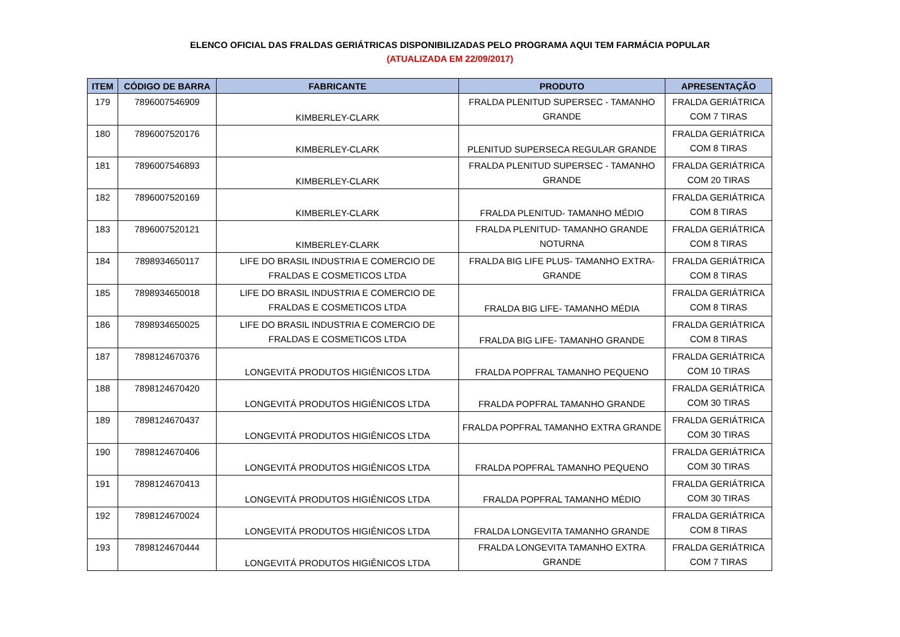ELENCO OFICIAL DAS FRALDAS GERIÁTRICAS DISPONIBILIZADAS PELO PROGRAMA AQUI TEM FARMÁCIA POPULAR
(ATUALIZADA EM 22/09/2017)
| ITEM | CÓDIGO DE BARRA | FABRICANTE | PRODUTO | APRESENTAÇÃO |
| --- | --- | --- | --- | --- |
| 179 | 7896007546909 | KIMBERLEY-CLARK | FRALDA PLENITUD SUPERSEC - TAMANHO GRANDE | FRALDA GERIÁTRICA COM 7 TIRAS |
| 180 | 7896007520176 | KIMBERLEY-CLARK | PLENITUD SUPERSECA REGULAR GRANDE | FRALDA GERIÁTRICA COM 8 TIRAS |
| 181 | 7896007546893 | KIMBERLEY-CLARK | FRALDA PLENITUD SUPERSEC - TAMANHO GRANDE | FRALDA GERIÁTRICA COM 20 TIRAS |
| 182 | 7896007520169 | KIMBERLEY-CLARK | FRALDA PLENITUD- TAMANHO MÉDIO | FRALDA GERIÁTRICA COM 8 TIRAS |
| 183 | 7896007520121 | KIMBERLEY-CLARK | FRALDA PLENITUD- TAMANHO GRANDE NOTURNA | FRALDA GERIÁTRICA COM 8 TIRAS |
| 184 | 7898934650117 | LIFE DO BRASIL INDUSTRIA E COMERCIO DE FRALDAS E COSMETICOS LTDA | FRALDA BIG LIFE PLUS- TAMANHO EXTRA-GRANDE | FRALDA GERIÁTRICA COM 8 TIRAS |
| 185 | 7898934650018 | LIFE DO BRASIL INDUSTRIA E COMERCIO DE FRALDAS E COSMETICOS LTDA | FRALDA BIG LIFE- TAMANHO MÉDIA | FRALDA GERIÁTRICA COM 8 TIRAS |
| 186 | 7898934650025 | LIFE DO BRASIL INDUSTRIA E COMERCIO DE FRALDAS E COSMETICOS LTDA | FRALDA BIG LIFE- TAMANHO GRANDE | FRALDA GERIÁTRICA COM 8 TIRAS |
| 187 | 7898124670376 | LONGEVITÁ PRODUTOS HIGIÊNICOS LTDA | FRALDA POPFRAL TAMANHO PEQUENO | FRALDA GERIÁTRICA COM 10 TIRAS |
| 188 | 7898124670420 | LONGEVITÁ PRODUTOS HIGIÊNICOS LTDA | FRALDA POPFRAL TAMANHO GRANDE | FRALDA GERIÁTRICA COM 30 TIRAS |
| 189 | 7898124670437 | LONGEVITÁ PRODUTOS HIGIÊNICOS LTDA | FRALDA POPFRAL TAMANHO EXTRA GRANDE | FRALDA GERIÁTRICA COM 30 TIRAS |
| 190 | 7898124670406 | LONGEVITÁ PRODUTOS HIGIÊNICOS LTDA | FRALDA POPFRAL TAMANHO PEQUENO | FRALDA GERIÁTRICA COM 30 TIRAS |
| 191 | 7898124670413 | LONGEVITÁ PRODUTOS HIGIÊNICOS LTDA | FRALDA POPFRAL TAMANHO MÉDIO | FRALDA GERIÁTRICA COM 30 TIRAS |
| 192 | 7898124670024 | LONGEVITÁ PRODUTOS HIGIÊNICOS LTDA | FRALDA LONGEVITA TAMANHO GRANDE | FRALDA GERIÁTRICA COM 8 TIRAS |
| 193 | 7898124670444 | LONGEVITÁ PRODUTOS HIGIÊNICOS LTDA | FRALDA LONGEVITA TAMANHO EXTRA GRANDE | FRALDA GERIÁTRICA COM 7 TIRAS |